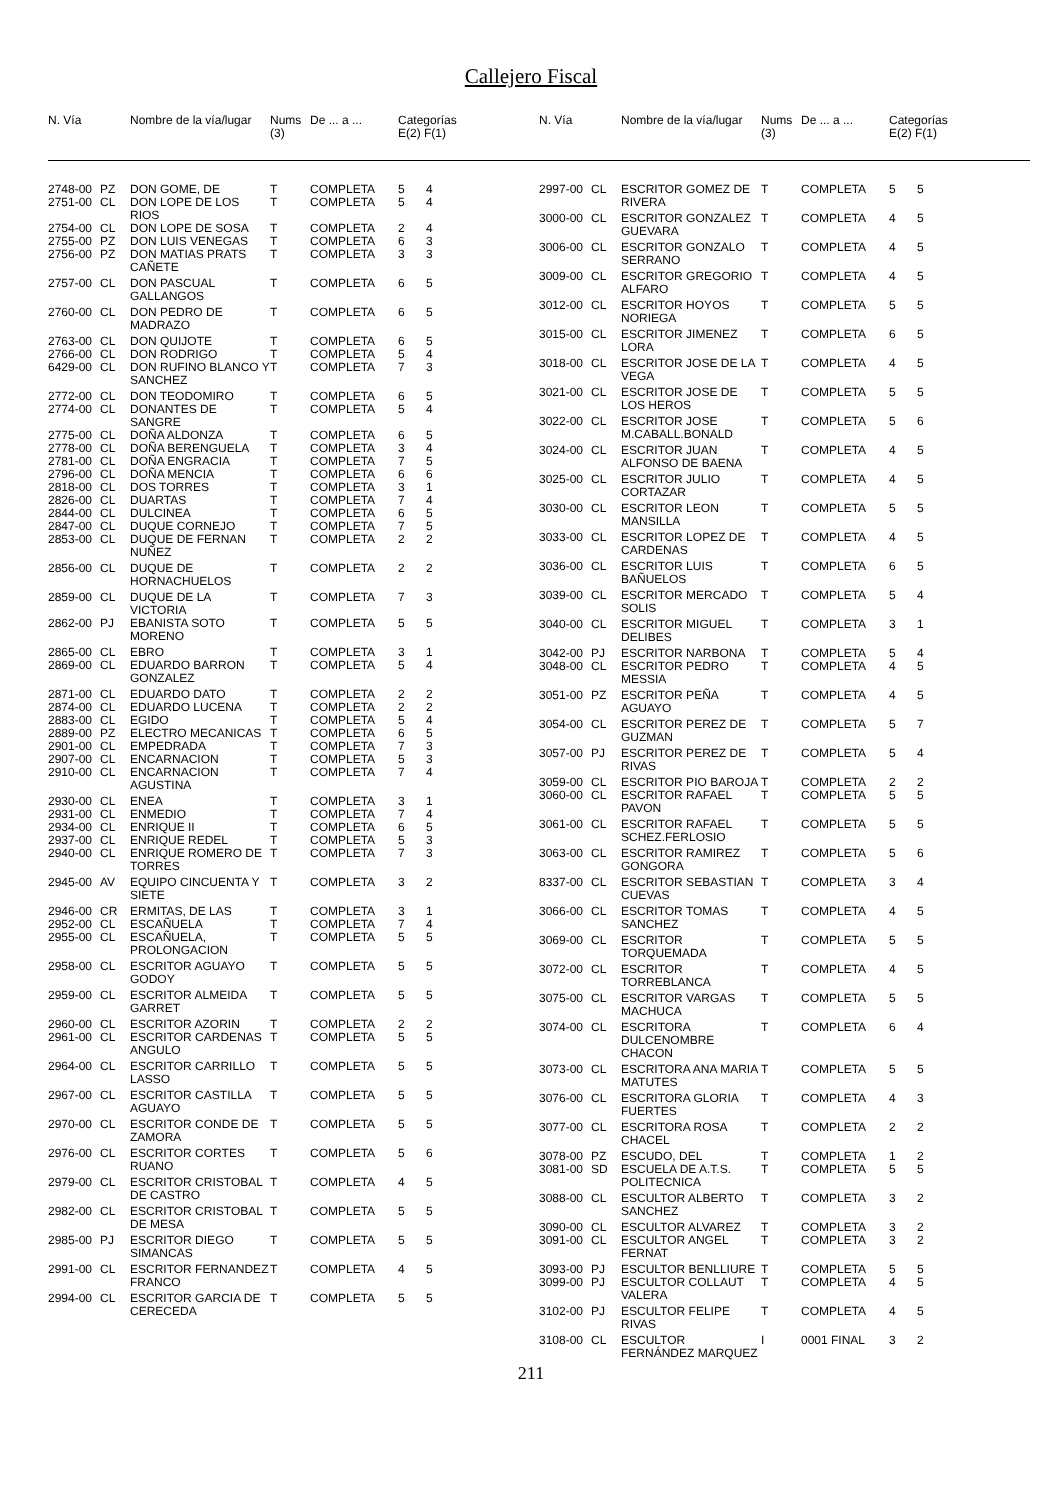Callejero Fiscal
| N. Vía | | Nombre de la vía/lugar | Nums (3) | De ... a ... | Categorías E(2) F(1) |
| --- | --- | --- | --- | --- | --- |
| N. Vía | | Nombre de la vía/lugar | Nums (3) | De ... a ... | Categorías E(2) F(1) |
| --- | --- | --- | --- | --- | --- |
| 2748-00 | PZ | DON GOME, DE | T | COMPLETA | 5 | 4 |
| 2751-00 | CL | DON LOPE DE LOS RIOS | T | COMPLETA | 5 | 4 |
| 2754-00 | CL | DON LOPE DE SOSA | T | COMPLETA | 2 | 4 |
| 2755-00 | PZ | DON LUIS VENEGAS | T | COMPLETA | 6 | 3 |
| 2756-00 | PZ | DON MATIAS PRATS CAÑETE | T | COMPLETA | 3 | 3 |
| 2757-00 | CL | DON PASCUAL GALLANGOS | T | COMPLETA | 6 | 5 |
| 2760-00 | CL | DON PEDRO DE MADRAZO | T | COMPLETA | 6 | 5 |
| 2763-00 | CL | DON QUIJOTE | T | COMPLETA | 6 | 5 |
| 2766-00 | CL | DON RODRIGO | T | COMPLETA | 5 | 4 |
| 6429-00 | CL | DON RUFINO BLANCO Y SANCHEZ | T | COMPLETA | 7 | 3 |
| 2772-00 | CL | DON TEODOMIRO | T | COMPLETA | 6 | 5 |
| 2774-00 | CL | DONANTES DE SANGRE | T | COMPLETA | 5 | 4 |
| 2775-00 | CL | DOÑA ALDONZA | T | COMPLETA | 6 | 5 |
| 2778-00 | CL | DOÑA BERENGUELA | T | COMPLETA | 3 | 4 |
| 2781-00 | CL | DOÑA ENGRACIA | T | COMPLETA | 7 | 5 |
| 2796-00 | CL | DOÑA MENCIA | T | COMPLETA | 6 | 6 |
| 2818-00 | CL | DOS TORRES | T | COMPLETA | 3 | 1 |
| 2826-00 | CL | DUARTAS | T | COMPLETA | 7 | 4 |
| 2844-00 | CL | DULCINEA | T | COMPLETA | 6 | 5 |
| 2847-00 | CL | DUQUE CORNEJO | T | COMPLETA | 7 | 5 |
| 2853-00 | CL | DUQUE DE FERNAN NUÑEZ | T | COMPLETA | 2 | 2 |
| 2856-00 | CL | DUQUE DE HORNACHUELOS | T | COMPLETA | 2 | 2 |
| 2859-00 | CL | DUQUE DE LA VICTORIA | T | COMPLETA | 7 | 3 |
| 2862-00 | PJ | EBANISTA SOTO MORENO | T | COMPLETA | 5 | 5 |
| 2865-00 | CL | EBRO | T | COMPLETA | 3 | 1 |
| 2869-00 | CL | EDUARDO BARRON GONZALEZ | T | COMPLETA | 5 | 4 |
| 2871-00 | CL | EDUARDO DATO | T | COMPLETA | 2 | 2 |
| 2874-00 | CL | EDUARDO LUCENA | T | COMPLETA | 2 | 2 |
| 2883-00 | CL | EGIDO | T | COMPLETA | 5 | 4 |
| 2889-00 | PZ | ELECTRO MECANICAS | T | COMPLETA | 6 | 5 |
| 2901-00 | CL | EMPEDRADA | T | COMPLETA | 7 | 3 |
| 2907-00 | CL | ENCARNACION | T | COMPLETA | 5 | 3 |
| 2910-00 | CL | ENCARNACION AGUSTINA | T | COMPLETA | 7 | 4 |
| 2930-00 | CL | ENEA | T | COMPLETA | 3 | 1 |
| 2931-00 | CL | ENMEDIO | T | COMPLETA | 7 | 4 |
| 2934-00 | CL | ENRIQUE II | T | COMPLETA | 6 | 5 |
| 2937-00 | CL | ENRIQUE REDEL | T | COMPLETA | 5 | 3 |
| 2940-00 | CL | ENRIQUE ROMERO DE TORRES | T | COMPLETA | 7 | 3 |
| 2945-00 | AV | EQUIPO CINCUENTA Y SIETE | T | COMPLETA | 3 | 2 |
| 2946-00 | CR | ERMITAS, DE LAS | T | COMPLETA | 3 | 1 |
| 2952-00 | CL | ESCAÑUELA | T | COMPLETA | 7 | 4 |
| 2955-00 | CL | ESCAÑUELA, PROLONGACION | T | COMPLETA | 5 | 5 |
| 2958-00 | CL | ESCRITOR AGUAYO GODOY | T | COMPLETA | 5 | 5 |
| 2959-00 | CL | ESCRITOR ALMEIDA GARRET | T | COMPLETA | 5 | 5 |
| 2960-00 | CL | ESCRITOR AZORIN | T | COMPLETA | 2 | 2 |
| 2961-00 | CL | ESCRITOR CARDENAS ANGULO | T | COMPLETA | 5 | 5 |
| 2964-00 | CL | ESCRITOR CARRILLO LASSO | T | COMPLETA | 5 | 5 |
| 2967-00 | CL | ESCRITOR CASTILLA AGUAYO | T | COMPLETA | 5 | 5 |
| 2970-00 | CL | ESCRITOR CONDE DE ZAMORA | T | COMPLETA | 5 | 5 |
| 2976-00 | CL | ESCRITOR CORTES RUANO | T | COMPLETA | 5 | 6 |
| 2979-00 | CL | ESCRITOR CRISTOBAL DE CASTRO | T | COMPLETA | 4 | 5 |
| 2982-00 | CL | ESCRITOR CRISTOBAL DE MESA | T | COMPLETA | 5 | 5 |
| 2985-00 | PJ | ESCRITOR DIEGO SIMANCAS | T | COMPLETA | 5 | 5 |
| 2991-00 | CL | ESCRITOR FERNANDEZ FRANCO | T | COMPLETA | 4 | 5 |
| 2994-00 | CL | ESCRITOR GARCIA DE CERECEDA | T | COMPLETA | 5 | 5 |
| 2997-00 | CL | ESCRITOR GOMEZ DE RIVERA | T | COMPLETA | 5 | 5 |
| 3000-00 | CL | ESCRITOR GONZALEZ GUEVARA | T | COMPLETA | 4 | 5 |
| 3006-00 | CL | ESCRITOR GONZALO SERRANO | T | COMPLETA | 4 | 5 |
| 3009-00 | CL | ESCRITOR GREGORIO ALFARO | T | COMPLETA | 4 | 5 |
| 3012-00 | CL | ESCRITOR HOYOS NORIEGA | T | COMPLETA | 5 | 5 |
| 3015-00 | CL | ESCRITOR JIMENEZ LORA | T | COMPLETA | 6 | 5 |
| 3018-00 | CL | ESCRITOR JOSE DE LA VEGA | T | COMPLETA | 4 | 5 |
| 3021-00 | CL | ESCRITOR JOSE DE LOS HEROS | T | COMPLETA | 5 | 5 |
| 3022-00 | CL | ESCRITOR JOSE M.CABALL.BONALD | T | COMPLETA | 5 | 6 |
| 3024-00 | CL | ESCRITOR JUAN ALFONSO DE BAENA | T | COMPLETA | 4 | 5 |
| 3025-00 | CL | ESCRITOR JULIO CORTAZAR | T | COMPLETA | 4 | 5 |
| 3030-00 | CL | ESCRITOR LEON MANSILLA | T | COMPLETA | 5 | 5 |
| 3033-00 | CL | ESCRITOR LOPEZ DE CARDENAS | T | COMPLETA | 4 | 5 |
| 3036-00 | CL | ESCRITOR LUIS BAÑUELOS | T | COMPLETA | 6 | 5 |
| 3039-00 | CL | ESCRITOR MERCADO SOLIS | T | COMPLETA | 5 | 4 |
| 3040-00 | CL | ESCRITOR MIGUEL DELIBES | T | COMPLETA | 3 | 1 |
| 3042-00 | PJ | ESCRITOR NARBONA | T | COMPLETA | 5 | 4 |
| 3048-00 | CL | ESCRITOR PEDRO MESSIA | T | COMPLETA | 4 | 5 |
| 3051-00 | PZ | ESCRITOR PEÑA AGUAYO | T | COMPLETA | 4 | 5 |
| 3054-00 | CL | ESCRITOR PEREZ DE GUZMAN | T | COMPLETA | 5 | 7 |
| 3057-00 | PJ | ESCRITOR PEREZ DE RIVAS | T | COMPLETA | 5 | 4 |
| 3059-00 | CL | ESCRITOR PIO BAROJA | T | COMPLETA | 2 | 2 |
| 3060-00 | CL | ESCRITOR RAFAEL PAVON | T | COMPLETA | 5 | 5 |
| 3061-00 | CL | ESCRITOR RAFAEL SCHEZ.FERLOSIO | T | COMPLETA | 5 | 5 |
| 3063-00 | CL | ESCRITOR RAMIREZ GONGORA | T | COMPLETA | 5 | 6 |
| 8337-00 | CL | ESCRITOR SEBASTIAN CUEVAS | T | COMPLETA | 3 | 4 |
| 3066-00 | CL | ESCRITOR TOMAS SANCHEZ | T | COMPLETA | 4 | 5 |
| 3069-00 | CL | ESCRITOR TORQUEMADA | T | COMPLETA | 5 | 5 |
| 3072-00 | CL | ESCRITOR TORREBLANCA | T | COMPLETA | 4 | 5 |
| 3075-00 | CL | ESCRITOR VARGAS MACHUCA | T | COMPLETA | 5 | 5 |
| 3074-00 | CL | ESCRITORA DULCENOMBRE CHACON | T | COMPLETA | 6 | 4 |
| 3073-00 | CL | ESCRITORA ANA MARIA MATUTES | T | COMPLETA | 5 | 5 |
| 3076-00 | CL | ESCRITORA GLORIA FUERTES | T | COMPLETA | 4 | 3 |
| 3077-00 | CL | ESCRITORA ROSA CHACEL | T | COMPLETA | 2 | 2 |
| 3078-00 | PZ | ESCUDO, DEL | T | COMPLETA | 1 | 2 |
| 3081-00 | SD | ESCUELA DE A.T.S. POLITECNICA | T | COMPLETA | 5 | 5 |
| 3088-00 | CL | ESCULTOR ALBERTO SANCHEZ | T | COMPLETA | 3 | 2 |
| 3090-00 | CL | ESCULTOR ALVAREZ | T | COMPLETA | 3 | 2 |
| 3091-00 | CL | ESCULTOR ANGEL FERNAT | T | COMPLETA | 3 | 2 |
| 3093-00 | PJ | ESCULTOR BENLLIURE | T | COMPLETA | 5 | 5 |
| 3099-00 | PJ | ESCULTOR COLLAUT VALERA | T | COMPLETA | 4 | 5 |
| 3102-00 | PJ | ESCULTOR FELIPE RIVAS | T | COMPLETA | 4 | 5 |
| 3108-00 | CL | ESCULTOR FERNÁNDEZ MARQUEZ | I | 0001 FINAL | 3 | 2 |
211